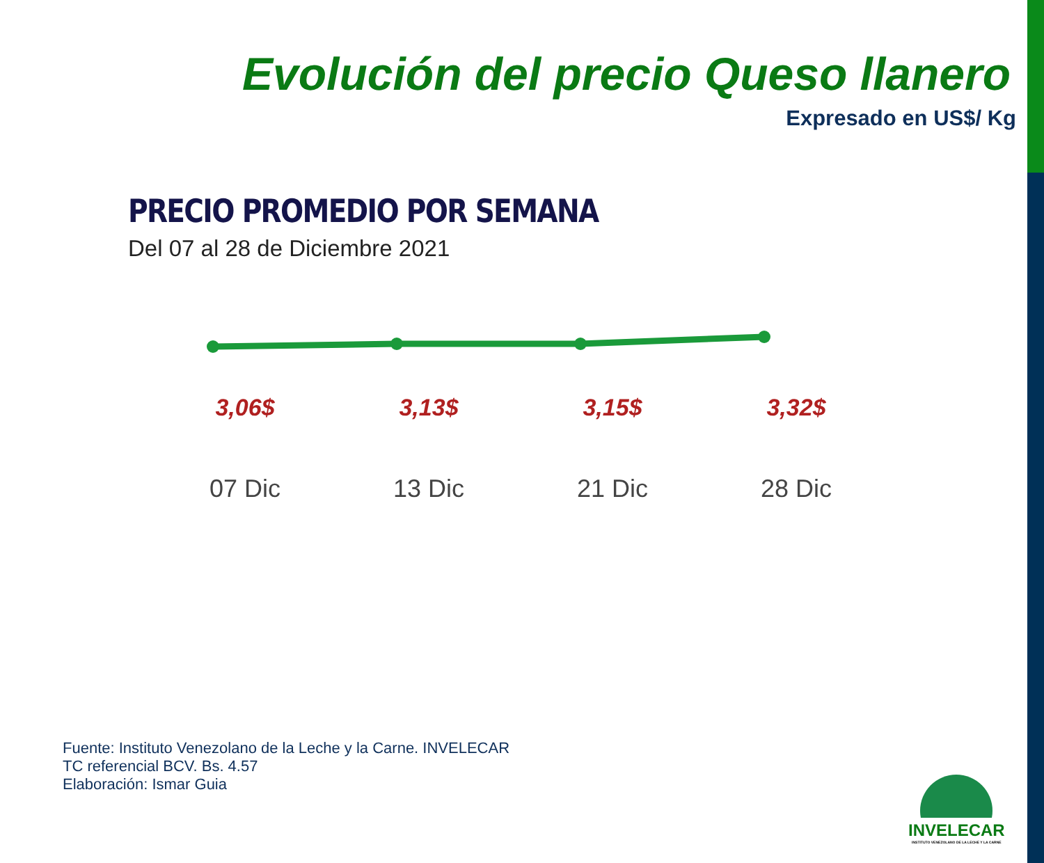Evolución del precio Queso llanero
Expresado en US$/ Kg
PRECIO PROMEDIO POR SEMANA
Del 07 al 28 de Diciembre 2021
3,06$ 3,13$ 3,15$ 3,32$
07 Dic 13 Dic 21 Dic 28 Dic
Fuente: Instituto Venezolano de la Leche y la Carne. INVELECAR
TC referencial BCV. Bs. 4.57
Elaboración: Ismar Guia
INVELECAR
INSTITUTO VENEZOLANO DE LA LECHE Y LA CARNE